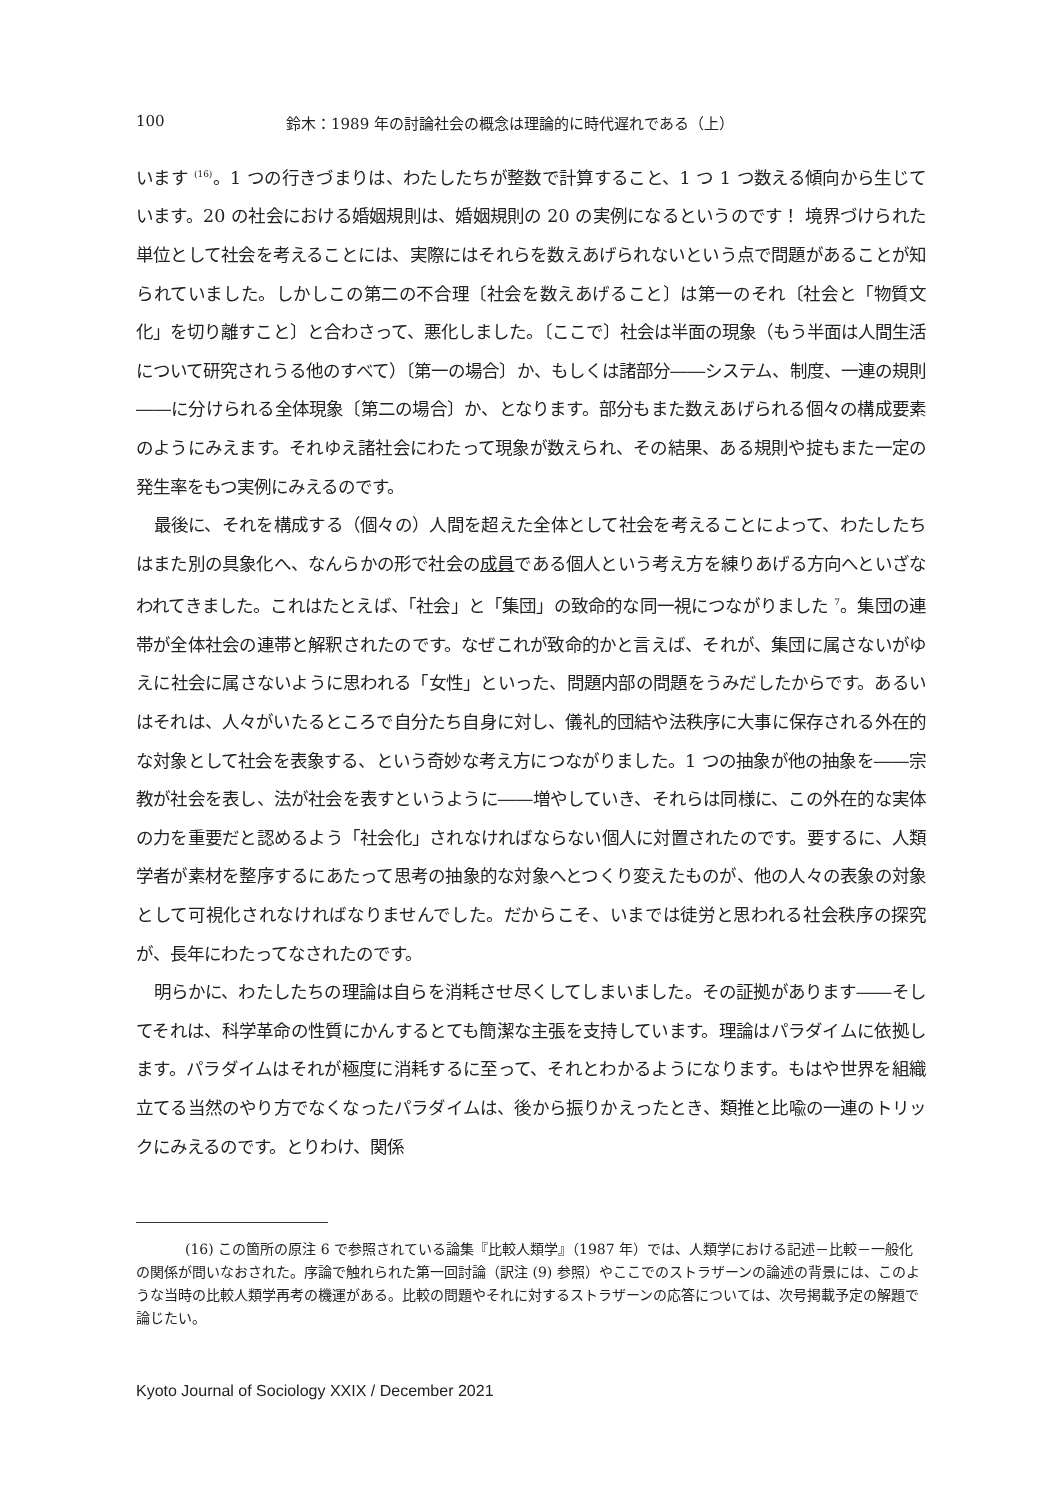100 鈴木：1989 年の討論社会の概念は理論的に時代遅れである（上）
います <sup>(16)</sup>。1 つの行きづまりは、わたしたちが整数で計算すること、1 つ 1 つ数える傾向から生じています。20 の社会における婚姻規則は、婚姻規則の 20 の実例になるというのです！ 境界づけられた単位として社会を考えることには、実際にはそれらを数えあげられないという点で問題があることが知られていました。しかしこの第二の不合理〔社会を数えあげること〕は第一のそれ〔社会と「物質文化」を切り離すこと〕と合わさって、悪化しました。〔ここで〕社会は半面の現象（もう半面は人間生活について研究されうる他のすべて）〔第一の場合〕か、もしくは諸部分――システム、制度、一連の規則――に分けられる全体現象〔第二の場合〕か、となります。部分もまた数えあげられる個々の構成要素のようにみえます。それゆえ諸社会にわたって現象が数えられ、その結果、ある規則や掟もまた一定の発生率をもつ実例にみえるのです。
最後に、それを構成する（個々の）人間を超えた全体として社会を考えることによって、わたしたちはまた別の具象化へ、なんらかの形で社会の成員である個人という考え方を練りあげる方向へといざなわれてきました。これはたとえば、「社会」と「集団」の致命的な同一視につながりました <sup>7</sup>。集団の連帯が全体社会の連帯と解釈されたのです。なぜこれが致命的かと言えば、それが、集団に属さないがゆえに社会に属さないように思われる「女性」といった、問題内部の問題をうみだしたからです。あるいはそれは、人々がいたるところで自分たち自身に対し、儀礼的団結や法秩序に大事に保存される外在的な対象として社会を表象する、という奇妙な考え方につながりました。1 つの抽象が他の抽象を――宗教が社会を表し、法が社会を表すというように――増やしていき、それらは同様に、この外在的な実体の力を重要だと認めるよう「社会化」されなければならない個人に対置されたのです。要するに、人類学者が素材を整序するにあたって思考の抽象的な対象へとつくり変えたものが、他の人々の表象の対象として可視化されなければなりませんでした。だからこそ、いまでは徒労と思われる社会秩序の探究が、長年にわたってなされたのです。
明らかに、わたしたちの理論は自らを消耗させ尽くしてしまいました。その証拠があります――そしてそれは、科学革命の性質にかんするとても簡潔な主張を支持しています。理論はパラダイムに依拠します。パラダイムはそれが極度に消耗するに至って、それとわかるようになります。もはや世界を組織立てる当然のやり方でなくなったパラダイムは、後から振りかえったとき、類推と比喩の一連のトリックにみえるのです。とりわけ、関係
(16) この箇所の原注 6 で参照されている論集『比較人類学』（1987 年）では、人類学における記述－比較－一般化の関係が問いなおされた。序論で触れられた第一回討論（訳注 (9) 参照）やここでのストラザーンの論述の背景には、このような当時の比較人類学再考の機運がある。比較の問題やそれに対するストラザーンの応答については、次号掲載予定の解題で論じたい。
Kyoto Journal of Sociology XXIX / December 2021